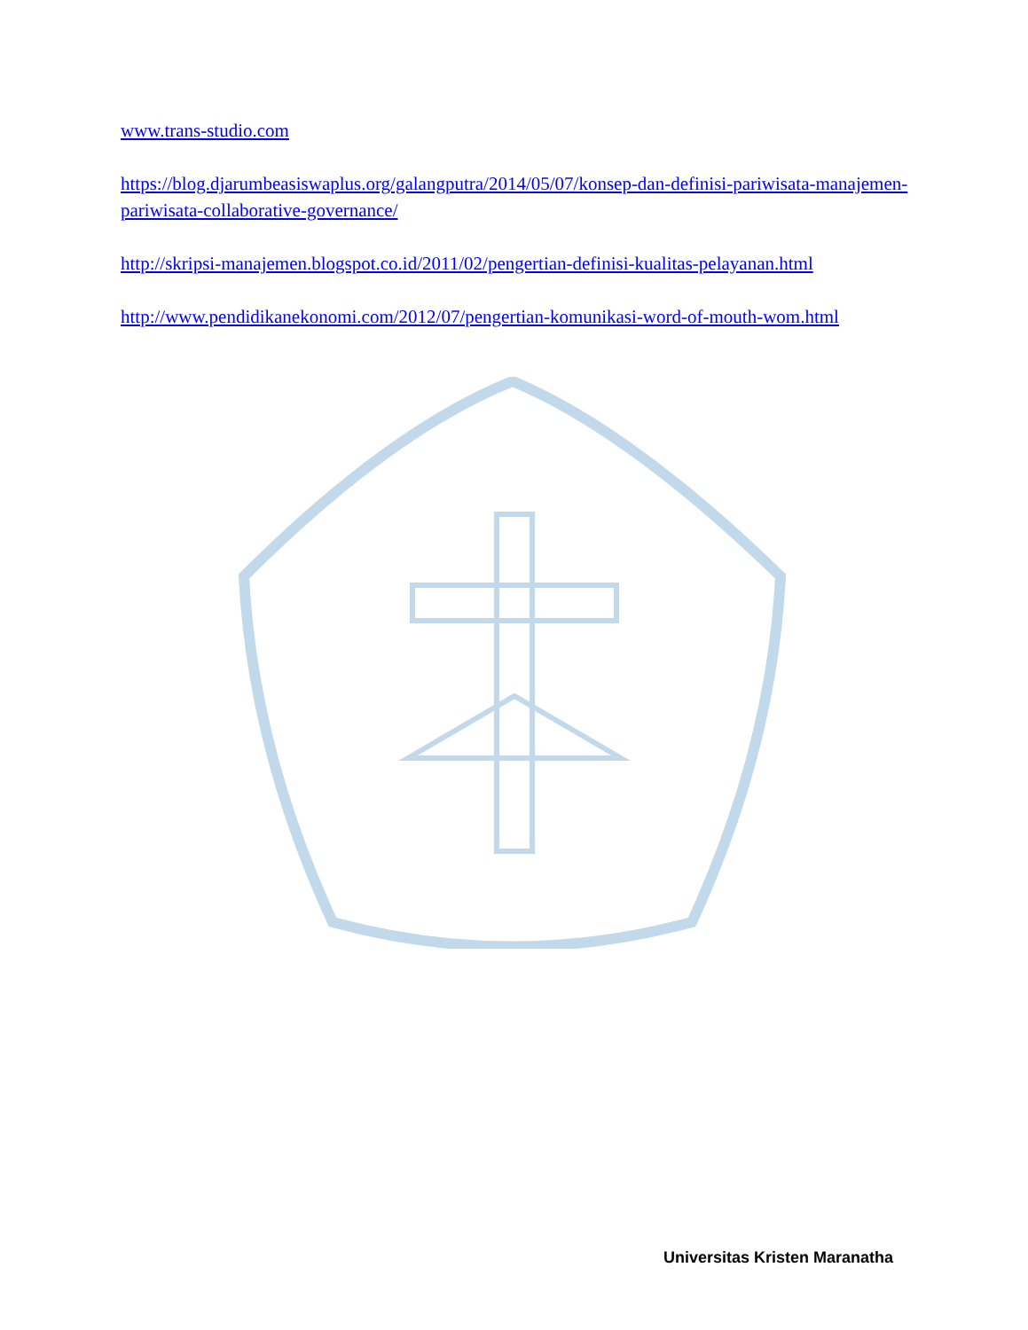www.trans-studio.com
https://blog.djarumbeasiswaplus.org/galangputra/2014/05/07/konsep-dan-definisi-pariwisata-manajemen-pariwisata-collaborative-governance/
http://skripsi-manajemen.blogspot.co.id/2011/02/pengertian-definisi-kualitas-pelayanan.html
http://www.pendidikanekonomi.com/2012/07/pengertian-komunikasi-word-of-mouth-wom.html
Universitas Kristen Maranatha